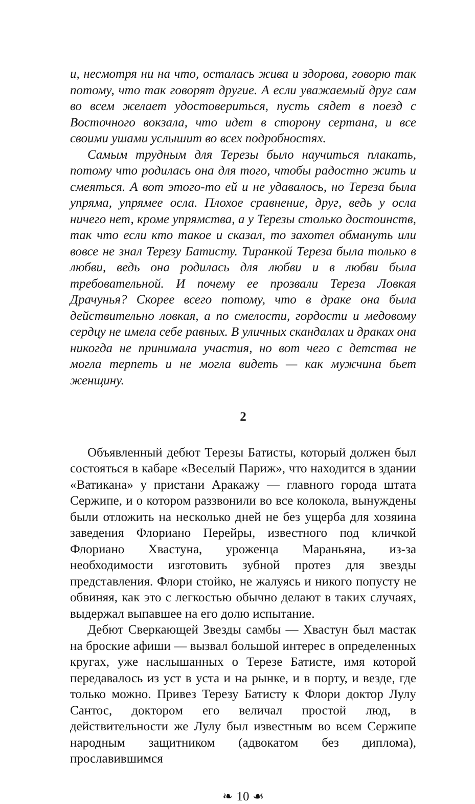и, несмотря ни на что, осталась жива и здорова, говорю так потому, что так говорят другие. А если уважаемый друг сам во всем желает удостовериться, пусть сядет в поезд с Восточного вокзала, что идет в сторону сертана, и все своими ушами услышит во всех подробностях.
Самым трудным для Терезы было научиться плакать, потому что родилась она для того, чтобы радостно жить и смеяться. А вот этого-то ей и не удавалось, но Тереза была упряма, упрямее осла. Плохое сравнение, друг, ведь у осла ничего нет, кроме упрямства, а у Терезы столько достоинств, так что если кто такое и сказал, то захотел обмануть или вовсе не знал Терезу Батисту. Тиранкой Тереза была только в любви, ведь она родилась для любви и в любви была требовательной. И почему ее прозвали Тереза Ловкая Драчунья? Скорее всего потому, что в драке она была действительно ловкая, а по смелости, гордости и медовому сердцу не имела себе равных. В уличных скандалах и драках она никогда не принимала участия, но вот чего с детства не могла терпеть и не могла видеть — как мужчина бьет женщину.
2
Объявленный дебют Терезы Батисты, который должен был состояться в кабаре «Веселый Париж», что находится в здании «Ватикана» у пристани Аракажу — главного города штата Сержипе, и о котором раззвонили во все колокола, вынуждены были отложить на несколько дней не без ущерба для хозяина заведения Флориано Перейры, известного под кличкой Флориано Хвастуна, уроженца Мараньяна, из-за необходимости изготовить зубной протез для звезды представления. Флори стойко, не жалуясь и никого попусту не обвиняя, как это с легкостью обычно делают в таких случаях, выдержал выпавшее на его долю испытание.
Дебют Сверкающей Звезды самбы — Хвастун был мастак на броские афиши — вызвал большой интерес в определенных кругах, уже наслышанных о Терезе Батисте, имя которой передавалось из уст в уста и на рынке, и в порту, и везде, где только можно. Привез Терезу Батисту к Флори доктор Лулу Сантос, доктором его величал простой люд, в действительности же Лулу был известным во всем Сержипе народным защитником (адвокатом без диплома), прославившимся
❧ 10 ☙